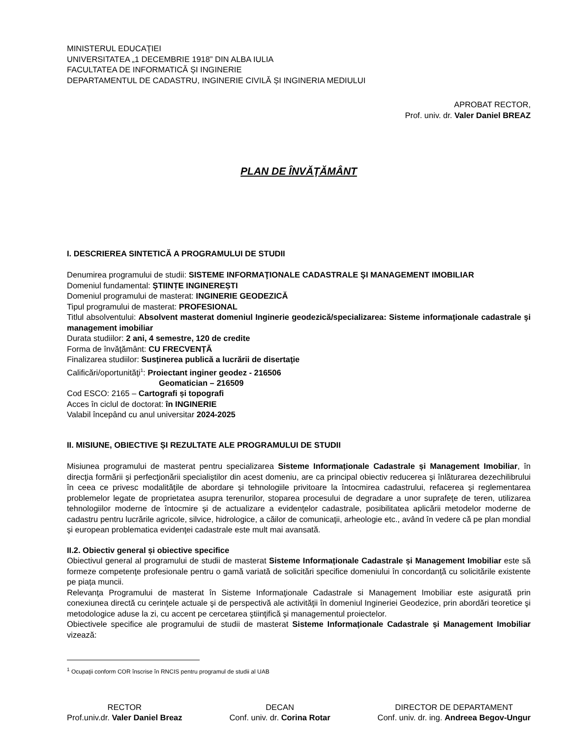MINISTERUL EDUCAŢIEI
UNIVERSITATEA „1 DECEMBRIE 1918” DIN ALBA IULIA
FACULTATEA DE INFORMATICĂ ȘI INGINERIE
DEPARTAMENTUL DE CADASTRU, INGINERIE CIVILĂ ȘI INGINERIA MEDIULUI
APROBAT RECTOR,
Prof. univ. dr. Valer Daniel BREAZ
PLAN DE ÎNVĂŢĂMÂNT
I. DESCRIEREA SINTETICĂ A PROGRAMULUI DE STUDII
Denumirea programului de studii: SISTEME INFORMAŢIONALE CADASTRALE ŞI MANAGEMENT IMOBILIAR
Domeniul fundamental: ȘTIINȚE INGINEREȘTI
Domeniul programului de masterat: INGINERIE GEODEZICĂ
Tipul programului de masterat: PROFESIONAL
Titlul absolventului: Absolvent masterat domeniul Inginerie geodezică/specializarea: Sisteme informaţionale cadastrale şi management imobiliar
Durata studiilor: 2 ani, 4 semestre, 120 de credite
Forma de învăţământ: CU FRECVENȚĂ
Finalizarea studiilor: Susţinerea publică a lucrării de disertaţie
Calificări/oportunităţi<sup>1</sup>: Proiectant inginer geodez - 216506
Geomatician – 216509
Cod ESCO: 2165 – Cartografi și topografi
Acces în ciclul de doctorat: în INGINERIE
Valabil începând cu anul universitar 2024-2025
II. MISIUNE, OBIECTIVE ȘI REZULTATE ALE PROGRAMULUI DE STUDII
Misiunea programului de masterat pentru specializarea Sisteme Informaționale Cadastrale și Management Imobiliar, în direcţia formării şi perfecţionării specialiştilor din acest domeniu, are ca principal obiectiv reducerea şi înlăturarea dezechilibrului în ceea ce privesc modalităţile de abordare şi tehnologiile privitoare la întocmirea cadastrului, refacerea şi reglementarea problemelor legate de proprietatea asupra terenurilor, stoparea procesului de degradare a unor suprafeţe de teren, utilizarea tehnologiilor moderne de întocmire şi de actualizare a evidenţelor cadastrale, posibilitatea aplicării metodelor moderne de cadastru pentru lucrările agricole, silvice, hidrologice, a căilor de comunicaţii, arheologie etc., având în vedere că pe plan mondial şi european problematica evidenţei cadastrale este mult mai avansată.
II.2. Obiectiv general și obiective specifice
Obiectivul general al programului de studii de masterat Sisteme Informaționale Cadastrale și Management Imobiliar este să formeze competenţe profesionale pentru o gamă variată de solicitări specifice domeniului în concordanță cu solicitările existente pe piața muncii.
Relevanţa Programului de masterat în Sisteme Informaţionale Cadastrale si Management Imobiliar este asigurată prin conexiunea directă cu cerinţele actuale şi de perspectivă ale activităţii în domeniul Ingineriei Geodezice, prin abordări teoretice şi metodologice aduse la zi, cu accent pe cercetarea ştiinţifică şi managementul proiectelor.
Obiectivele specifice ale programului de studii de masterat Sisteme Informaționale Cadastrale și Management Imobiliar vizează:
<sup>1</sup> Ocupaţii conform COR înscrise în RNCIS pentru programul de studii al UAB
RECTOR
Prof.univ.dr. Valer Daniel Breaz
DECAN
Conf. univ. dr. Corina Rotar
DIRECTOR DE DEPARTAMENT
Conf. univ. dr. ing. Andreea Begov-Ungur